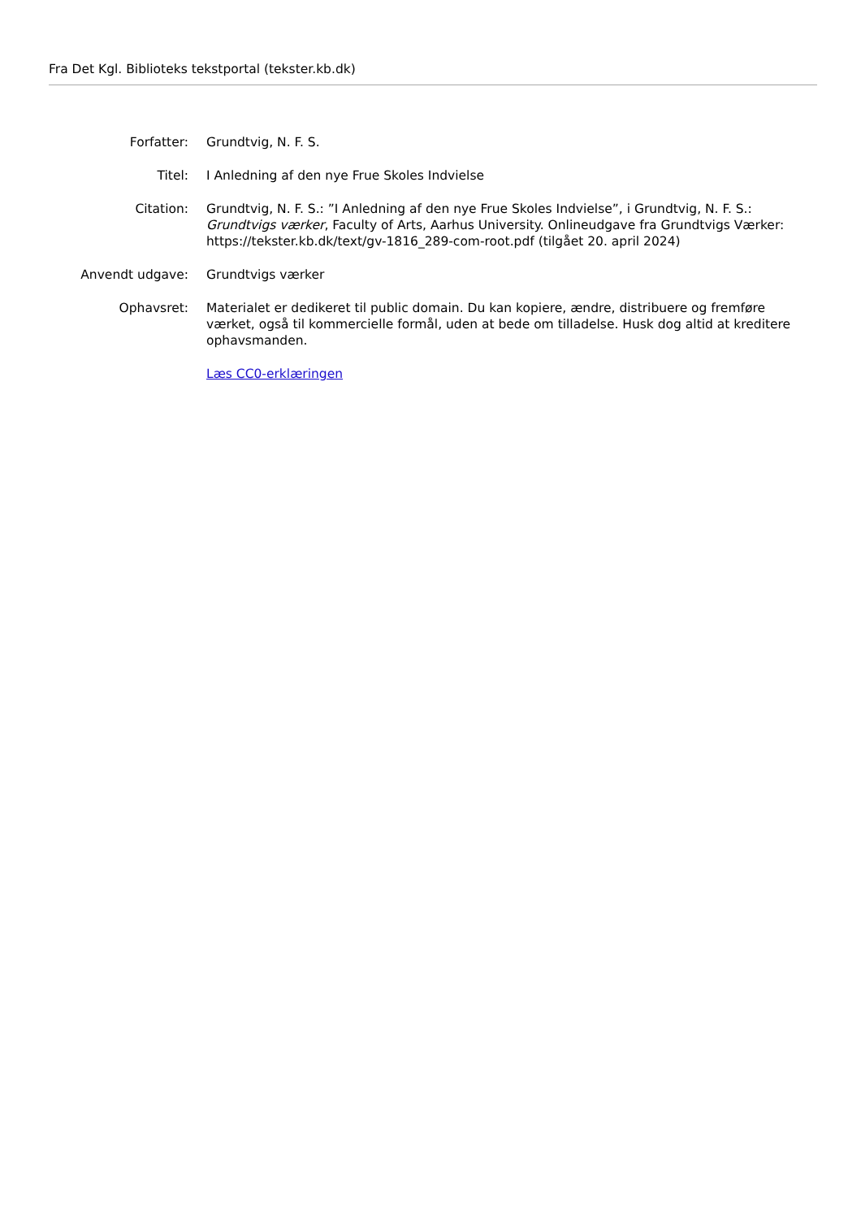Fra Det Kgl. Biblioteks tekstportal (tekster.kb.dk)
| Forfatter: | Grundtvig, N. F. S. |
| Titel: | I Anledning af den nye Frue Skoles Indvielse |
| Citation: | Grundtvig, N. F. S.: ”I Anledning af den nye Frue Skoles Indvielse”, i Grundtvig, N. F. S.: Grundtvigs værker , Faculty of Arts, Aarhus University. Onlineudgave fra Grundtvigs Værker: https://tekster.kb.dk/text/gv-1816_289-com-root.pdf (tilgået 20. april 2024) |
| Anvendt udgave: | Grundtvigs værker |
| Ophavsret: | Materialet er dedikeret til public domain. Du kan kopiere, ændre, distribuere og fremføre værket, også til kommercielle formål, uden at bede om tilladelse. Husk dog altid at kreditere ophavsmanden. |
| | Læs CC0-erklæringen |